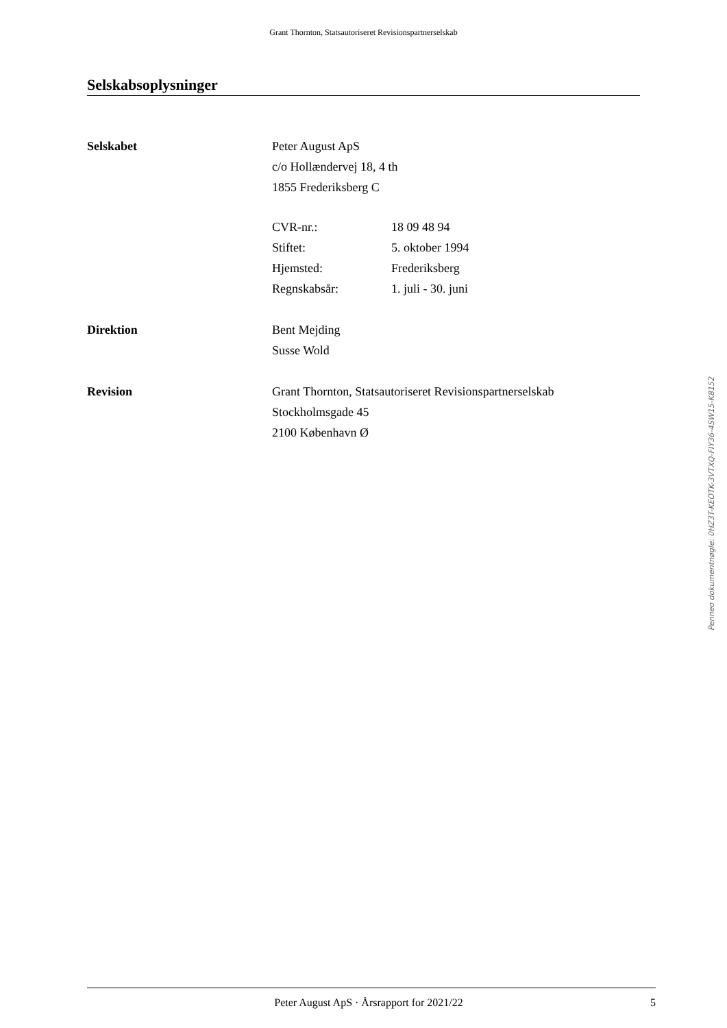Grant Thornton, Statsautoriseret Revisionspartnerselskab
Selskabsoplysninger
Selskabet Peter August ApS
c/o Hollændervej 18, 4 th
1855 Frederiksberg C
CVR-nr.: 18 09 48 94
Stiftet: 5. oktober 1994
Hjemsted: Frederiksberg
Regnskabsår: 1. juli - 30. juni
Direktion Bent Mejding
Susse Wold
Revision Grant Thornton, Statsautoriseret Revisionspartnerselskab
Stockholmsgade 45
2100 København Ø
Penneo dokumentnøgle: 0HZ3T-KEOTK-3VTXQ-FIY36-4SW15-K8152
Peter August ApS · Årsrapport for 2021/22 5